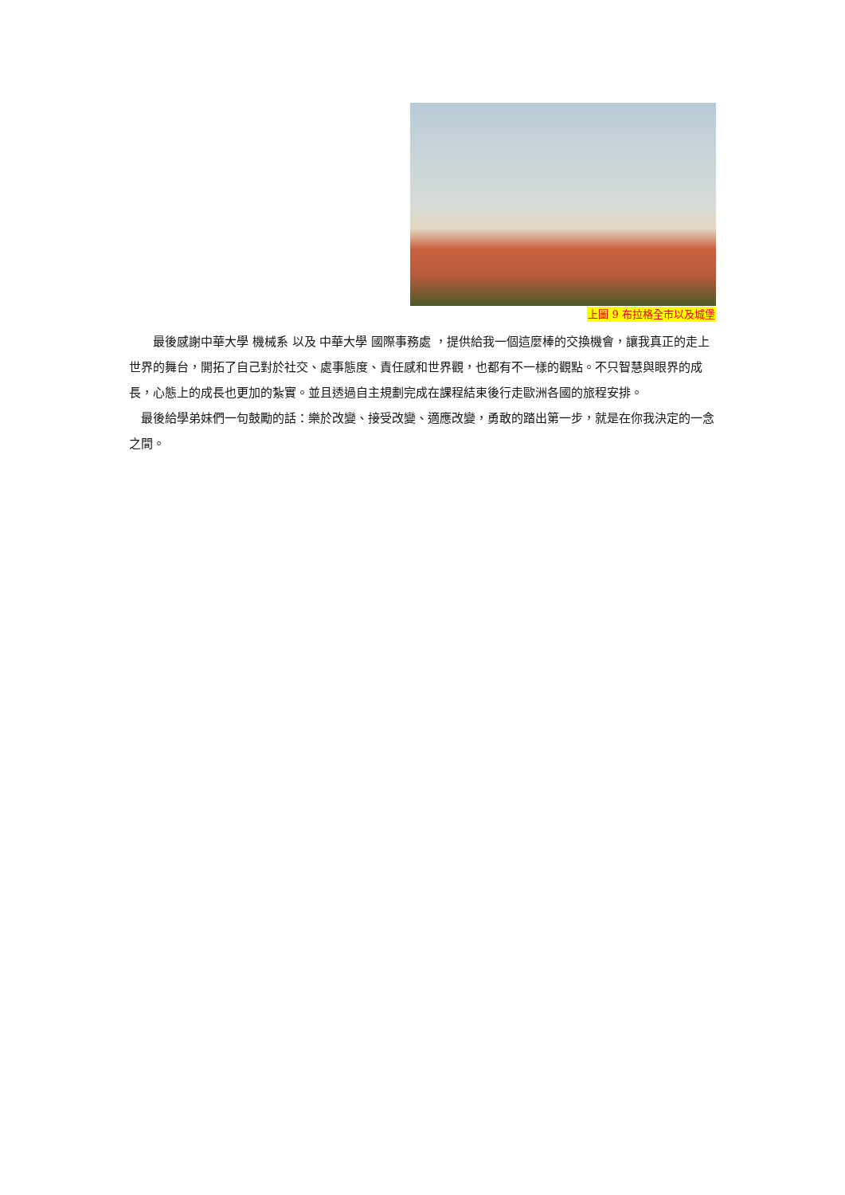上圖 9 布拉格全市以及城堡
最後感謝中華大學 機械系 以及 中華大學 國際事務處 ，提供給我一個這麼棒的交換機會，讓我真正的走上世界的舞台，開拓了自己對於社交、處事態度、責任感和世界觀，也都有不一樣的觀點。不只智慧與眼界的成長，心態上的成長也更加的紮實。並且透過自主規劃完成在課程結束後行走歐洲各國的旅程安排。
最後給學弟妹們一句鼓勵的話：樂於改變、接受改變、適應改變，勇敢的踏出第一步，就是在你我決定的一念之間。